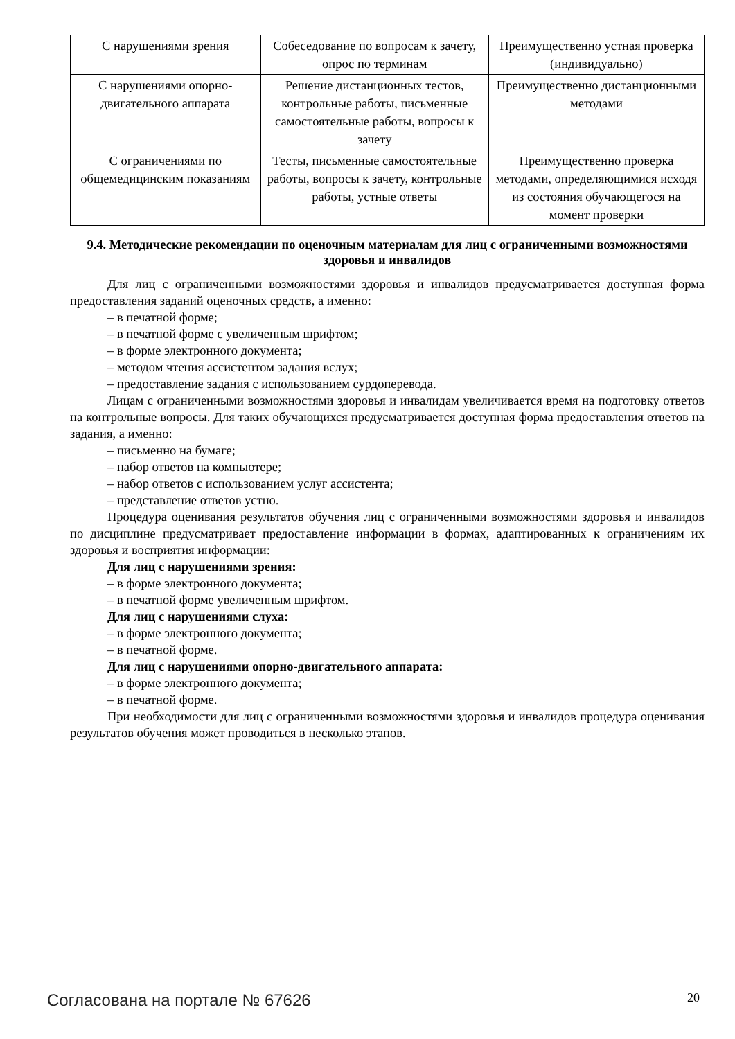| С нарушениями зрения | Собеседование по вопросам к зачету, опрос по терминам | Преимущественно устная проверка (индивидуально) |
| С нарушениями опорно-двигательного аппарата | Решение дистанционных тестов, контрольные работы, письменные самостоятельные работы, вопросы к зачету | Преимущественно дистанционными методами |
| С ограничениями по общемедицинским показаниям | Тесты, письменные самостоятельные работы, вопросы к зачету, контрольные работы, устные ответы | Преимущественно проверка методами, определяющимися исходя из состояния обучающегося на момент проверки |
9.4. Методические рекомендации по оценочным материалам для лиц с ограниченными возможностями здоровья и инвалидов
Для лиц с ограниченными возможностями здоровья и инвалидов предусматривается доступная форма предоставления заданий оценочных средств, а именно:
– в печатной форме;
– в печатной форме с увеличенным шрифтом;
– в форме электронного документа;
– методом чтения ассистентом задания вслух;
– предоставление задания с использованием сурдоперевода.
Лицам с ограниченными возможностями здоровья и инвалидам увеличивается время на подготовку ответов на контрольные вопросы. Для таких обучающихся предусматривается доступная форма предоставления ответов на задания, а именно:
– письменно на бумаге;
– набор ответов на компьютере;
– набор ответов с использованием услуг ассистента;
– представление ответов устно.
Процедура оценивания результатов обучения лиц с ограниченными возможностями здоровья и инвалидов по дисциплине предусматривает предоставление информации в формах, адаптированных к ограничениям их здоровья и восприятия информации:
Для лиц с нарушениями зрения:
– в форме электронного документа;
– в печатной форме увеличенным шрифтом.
Для лиц с нарушениями слуха:
– в форме электронного документа;
– в печатной форме.
Для лиц с нарушениями опорно-двигательного аппарата:
– в форме электронного документа;
– в печатной форме.
При необходимости для лиц с ограниченными возможностями здоровья и инвалидов процедура оценивания результатов обучения может проводиться в несколько этапов.
Согласована на портале № 67626 20